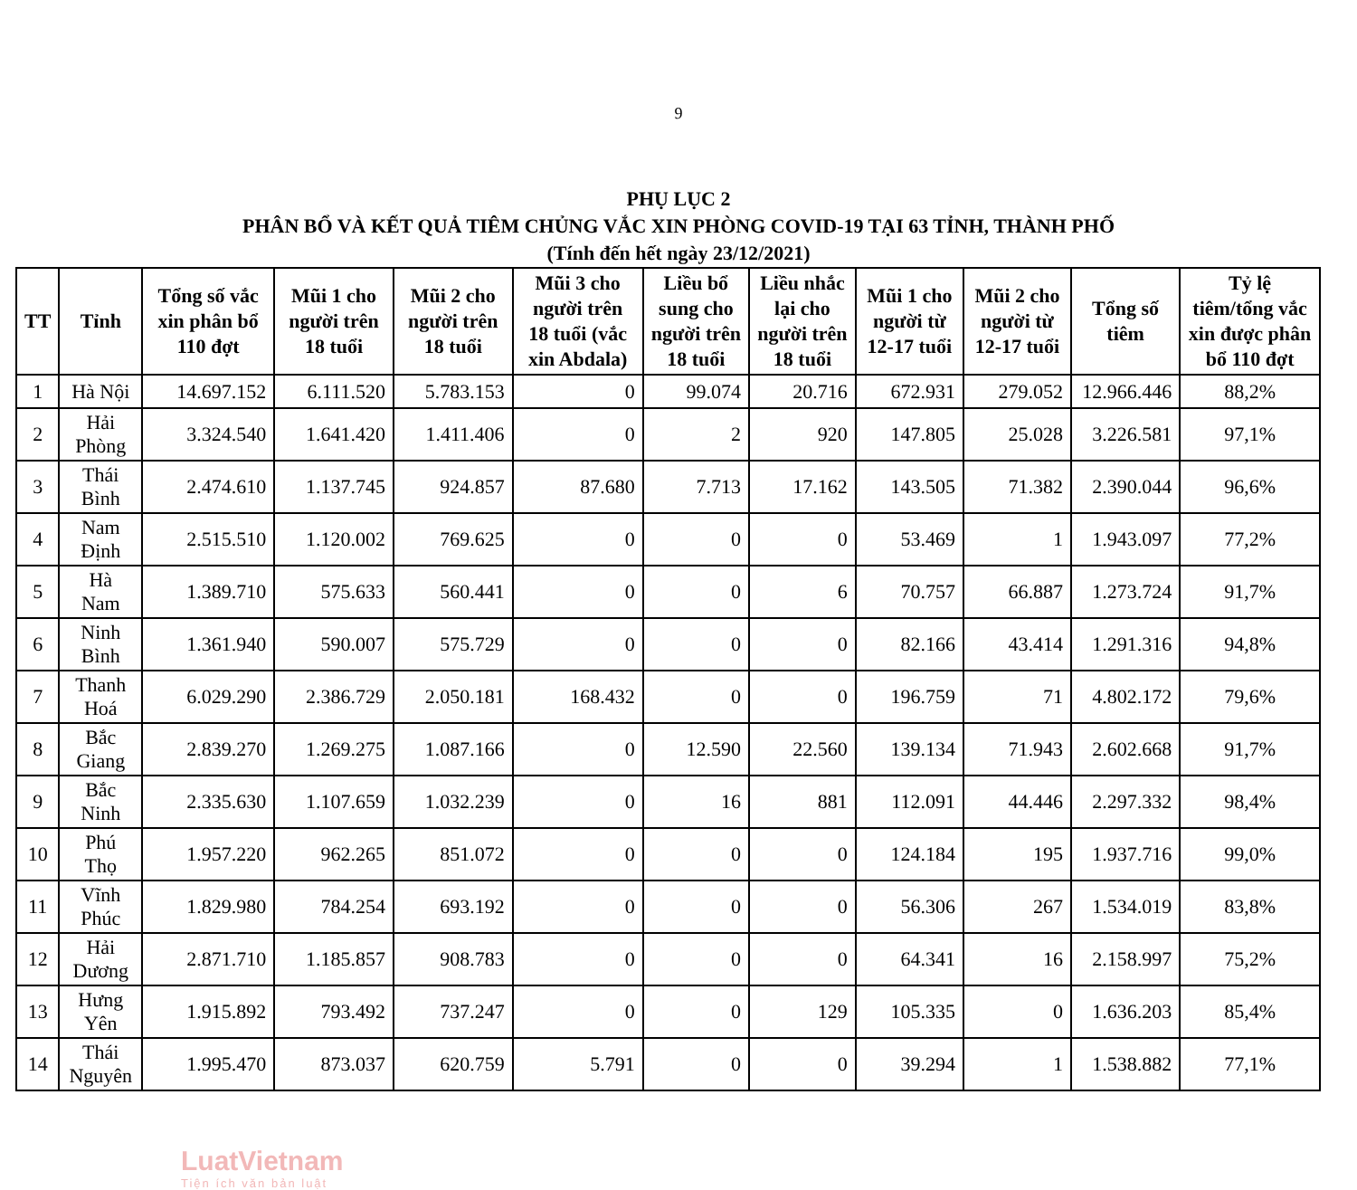9
PHỤ LỤC 2
PHÂN BỔ VÀ KẾT QUẢ TIÊM CHỦNG VẮC XIN PHÒNG COVID-19 TẠI 63 TỈNH, THÀNH PHỐ
(Tính đến hết ngày 23/12/2021)
| TT | Tỉnh | Tổng số vắc xin phân bổ 110 đợt | Mũi 1 cho người trên 18 tuổi | Mũi 2 cho người trên 18 tuổi | Mũi 3 cho người trên 18 tuổi (vắc xin Abdala) | Liều bổ sung cho người trên 18 tuổi | Liều nhắc lại cho người trên 18 tuổi | Mũi 1 cho người từ 12-17 tuổi | Mũi 2 cho người từ 12-17 tuổi | Tổng số tiêm | Tỷ lệ tiêm/tổng vắc xin được phân bổ 110 đợt |
| --- | --- | --- | --- | --- | --- | --- | --- | --- | --- | --- | --- |
| 1 | Hà Nội | 14.697.152 | 6.111.520 | 5.783.153 | 0 | 99.074 | 20.716 | 672.931 | 279.052 | 12.966.446 | 88,2% |
| 2 | Hải Phòng | 3.324.540 | 1.641.420 | 1.411.406 | 0 | 2 | 920 | 147.805 | 25.028 | 3.226.581 | 97,1% |
| 3 | Thái Bình | 2.474.610 | 1.137.745 | 924.857 | 87.680 | 7.713 | 17.162 | 143.505 | 71.382 | 2.390.044 | 96,6% |
| 4 | Nam Định | 2.515.510 | 1.120.002 | 769.625 | 0 | 0 | 0 | 53.469 | 1 | 1.943.097 | 77,2% |
| 5 | Hà Nam | 1.389.710 | 575.633 | 560.441 | 0 | 0 | 6 | 70.757 | 66.887 | 1.273.724 | 91,7% |
| 6 | Ninh Bình | 1.361.940 | 590.007 | 575.729 | 0 | 0 | 0 | 82.166 | 43.414 | 1.291.316 | 94,8% |
| 7 | Thanh Hoá | 6.029.290 | 2.386.729 | 2.050.181 | 168.432 | 0 | 0 | 196.759 | 71 | 4.802.172 | 79,6% |
| 8 | Bắc Giang | 2.839.270 | 1.269.275 | 1.087.166 | 0 | 12.590 | 22.560 | 139.134 | 71.943 | 2.602.668 | 91,7% |
| 9 | Bắc Ninh | 2.335.630 | 1.107.659 | 1.032.239 | 0 | 16 | 881 | 112.091 | 44.446 | 2.297.332 | 98,4% |
| 10 | Phú Thọ | 1.957.220 | 962.265 | 851.072 | 0 | 0 | 0 | 124.184 | 195 | 1.937.716 | 99,0% |
| 11 | Vĩnh Phúc | 1.829.980 | 784.254 | 693.192 | 0 | 0 | 0 | 56.306 | 267 | 1.534.019 | 83,8% |
| 12 | Hải Dương | 2.871.710 | 1.185.857 | 908.783 | 0 | 0 | 0 | 64.341 | 16 | 2.158.997 | 75,2% |
| 13 | Hưng Yên | 1.915.892 | 793.492 | 737.247 | 0 | 0 | 129 | 105.335 | 0 | 1.636.203 | 85,4% |
| 14 | Thái Nguyên | 1.995.470 | 873.037 | 620.759 | 5.791 | 0 | 0 | 39.294 | 1 | 1.538.882 | 77,1% |
LuatVietnam
Tiện ích văn bản luật